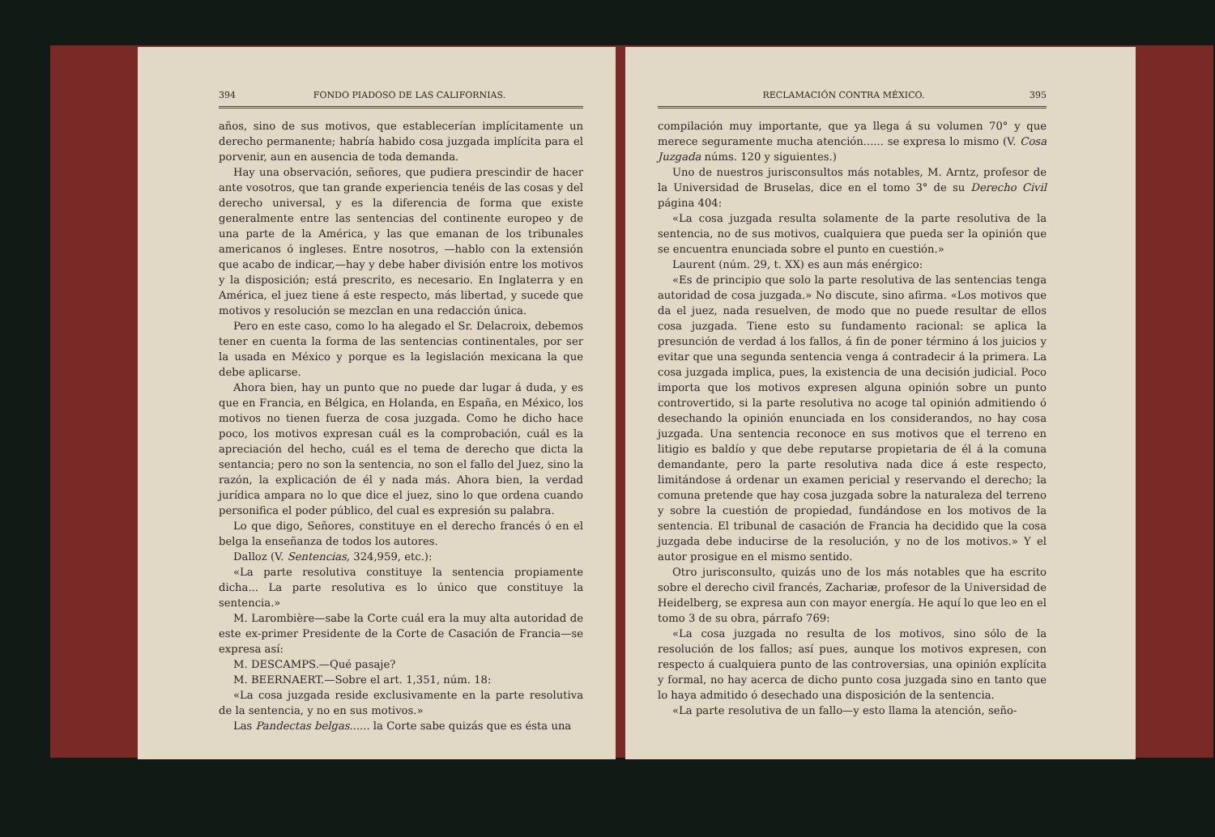394 FONDO PIADOSO DE LAS CALIFORNIAS.
años, sino de sus motivos, que establecerían implícitamente un derecho permanente; habría habido cosa juzgada implícita para el porvenir, aun en ausencia de toda demanda.
Hay una observación, señores, que pudiera prescindir de hacer ante vosotros, que tan grande experiencia tenéis de las cosas y del derecho universal, y es la diferencia de forma que existe generalmente entre las sentencias del continente europeo y de una parte de la América, y las que emanan de los tribunales americanos ó ingleses. Entre nosotros, —hablo con la extensión que acabo de indicar,—hay y debe haber división entre los motivos y la disposición; está prescrito, es necesario. En Inglaterra y en América, el juez tiene á este respecto, más libertad, y sucede que motivos y resolución se mezclan en una redacción única.
Pero en este caso, como lo ha alegado el Sr. Delacroix, debemos tener en cuenta la forma de las sentencias continentales, por ser la usada en México y porque es la legislación mexicana la que debe aplicarse.
Ahora bien, hay un punto que no puede dar lugar á duda, y es que en Francia, en Bélgica, en Holanda, en España, en México, los motivos no tienen fuerza de cosa juzgada. Como he dicho hace poco, los motivos expresan cuál es la comprobación, cuál es la apreciación del hecho, cuál es el tema de derecho que dicta la sentancia; pero no son la sentencia, no son el fallo del Juez, sino la razón, la explicación de él y nada más. Ahora bien, la verdad jurídica ampara no lo que dice el juez, sino lo que ordena cuando personifica el poder público, del cual es expresión su palabra.
Lo que digo, Señores, constituye en el derecho francés ó en el belga la enseñanza de todos los autores.
Dalloz (V. Sentencias, 324,959, etc.):
«La parte resolutiva constituye la sentencia propiamente dicha... La parte resolutiva es lo único que constituye la sentencia.»
M. Larombière—sabe la Corte cuál era la muy alta autoridad de este ex-primer Presidente de la Corte de Casación de Francia—se expresa así:
M. DESCAMPS.—Qué pasaje?
M. BEERNAERT.—Sobre el art. 1,351, núm. 18:
«La cosa juzgada reside exclusivamente en la parte resolutiva de la sentencia, y no en sus motivos.»
Las Pandectas belgas...... la Corte sabe quizás que es ésta una
RECLAMACIÓN CONTRA MÉXICO. 395
compilación muy importante, que ya llega á su volumen 70° y que merece seguramente mucha atención...... se expresa lo mismo (V. Cosa Juzgada núms. 120 y siguientes.)
Uno de nuestros jurisconsultos más notables, M. Arntz, profesor de la Universidad de Bruselas, dice en el tomo 3° de su Derecho Civil página 404:
«La cosa juzgada resulta solamente de la parte resolutiva de la sentencia, no de sus motivos, cualquiera que pueda ser la opinión que se encuentra enunciada sobre el punto en cuestión.»
Laurent (núm. 29, t. XX) es aun más enérgico:
«Es de principio que solo la parte resolutiva de las sentencias tenga autoridad de cosa juzgada.» No discute, sino afirma. «Los motivos que da el juez, nada resuelven, de modo que no puede resultar de ellos cosa juzgada. Tiene esto su fundamento racional: se aplica la presunción de verdad á los fallos, á fin de poner término á los juicios y evitar que una segunda sentencia venga á contradecir á la primera. La cosa juzgada implica, pues, la existencia de una decisión judicial. Poco importa que los motivos expresen alguna opinión sobre un punto controvertido, si la parte resolutiva no acoge tal opinión admitiendo ó desechando la opinión enunciada en los considerandos, no hay cosa juzgada. Una sentencia reconoce en sus motivos que el terreno en litigio es baldío y que debe reputarse propietaria de él á la comuna demandante, pero la parte resolutiva nada dice á este respecto, limitándose á ordenar un examen pericial y reservando el derecho; la comuna pretende que hay cosa juzgada sobre la naturaleza del terreno y sobre la cuestión de propiedad, fundándose en los motivos de la sentencia. El tribunal de casación de Francia ha decidido que la cosa juzgada debe inducirse de la resolución, y no de los motivos.» Y el autor prosigue en el mismo sentido.
Otro jurisconsulto, quizás uno de los más notables que ha escrito sobre el derecho civil francés, Zachariæ, profesor de la Universidad de Heidelberg, se expresa aun con mayor energía. He aquí lo que leo en el tomo 3 de su obra, párrafo 769:
«La cosa juzgada no resulta de los motivos, sino sólo de la resolución de los fallos; así pues, aunque los motivos expresen, con respecto á cualquiera punto de las controversias, una opinión explícita y formal, no hay acerca de dicho punto cosa juzgada sino en tanto que lo haya admitido ó desechado una disposición de la sentencia.
«La parte resolutiva de un fallo—y esto llama la atención, seño-